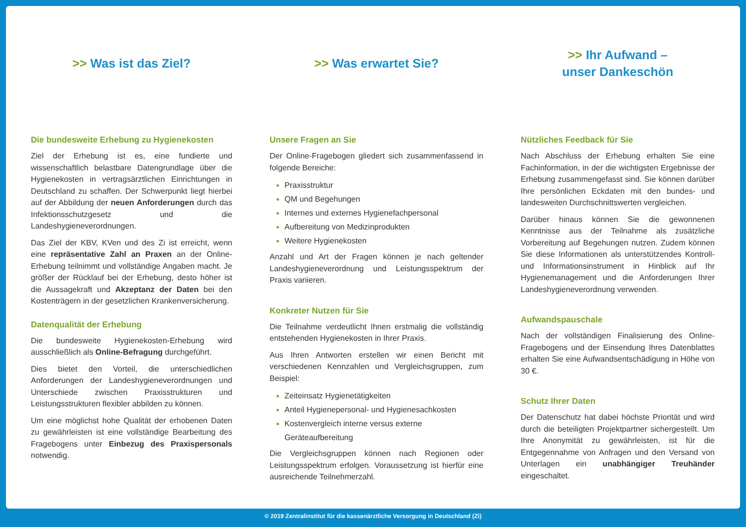>> Was ist das Ziel?
Die bundesweite Erhebung zu Hygienekosten
Ziel der Erhebung ist es, eine fundierte und wissenschaftlich belastbare Datengrundlage über die Hygienekosten in vertragsärztlichen Einrichtungen in Deutschland zu schaffen. Der Schwerpunkt liegt hierbei auf der Abbildung der neuen Anforderungen durch das Infektionsschutzgesetz und die Landeshygieneverordnungen.
Das Ziel der KBV, KVen und des Zi ist erreicht, wenn eine repräsentative Zahl an Praxen an der Online-Erhebung teilnimmt und vollständige Angaben macht. Je größer der Rücklauf bei der Erhebung, desto höher ist die Aussagekraft und Akzeptanz der Daten bei den Kostenträgern in der gesetzlichen Krankenversicherung.
Datenqualität der Erhebung
Die bundesweite Hygienekosten-Erhebung wird ausschließlich als Online-Befragung durchgeführt.
Dies bietet den Vorteil, die unterschiedlichen Anforderungen der Landeshygieneverordnungen und Unterschiede zwischen Praxisstrukturen und Leistungsstrukturen flexibler abbilden zu können.
Um eine möglichst hohe Qualität der erhobenen Daten zu gewährleisten ist eine vollständige Bearbeitung des Fragebogens unter Einbezug des Praxispersonals notwendig.
>> Was erwartet Sie?
Unsere Fragen an Sie
Der Online-Fragebogen gliedert sich zusammenfassend in folgende Bereiche:
Praxisstruktur
QM und Begehungen
Internes und externes Hygienefachpersonal
Aufbereitung von Medizinprodukten
Weitere Hygienekosten
Anzahl und Art der Fragen können je nach geltender Landeshygieneverordnung und Leistungsspektrum der Praxis variieren.
Konkreter Nutzen für Sie
Die Teilnahme verdeutlicht Ihnen erstmalig die vollständig entstehenden Hygienekosten in Ihrer Praxis.
Aus Ihren Antworten erstellen wir einen Bericht mit verschiedenen Kennzahlen und Vergleichsgruppen, zum Beispiel:
Zeiteinsatz Hygienetätigkeiten
Anteil Hygienepersonal- und Hygienesachkosten
Kostenvergleich interne versus externe Geräteaufbereitung
Die Vergleichsgruppen können nach Regionen oder Leistungsspektrum erfolgen. Voraussetzung ist hierfür eine ausreichende Teilnehmerzahl.
>> Ihr Aufwand –
unser Dankeschön
Nützliches Feedback für Sie
Nach Abschluss der Erhebung erhalten Sie eine Fachinformation, in der die wichtigsten Ergebnisse der Erhebung zusammengefasst sind. Sie können darüber Ihre persönlichen Eckdaten mit den bundes- und landesweiten Durchschnittswerten vergleichen.
Darüber hinaus können Sie die gewonnenen Kenntnisse aus der Teilnahme als zusätzliche Vorbereitung auf Begehungen nutzen. Zudem können Sie diese Informationen als unterstützendes Kontroll- und Informationsinstrument in Hinblick auf Ihr Hygienemanagement und die Anforderungen Ihrer Landeshygieneverordnung verwenden.
Aufwandspauschale
Nach der vollständigen Finalisierung des Online-Fragebogens und der Einsendung Ihres Datenblattes erhalten Sie eine Aufwandsentschädigung in Höhe von 30 €.
Schutz Ihrer Daten
Der Datenschutz hat dabei höchste Priorität und wird durch die beteiligten Projektpartner sichergestellt. Um Ihre Anonymität zu gewährleisten, ist für die Entgegennahme von Anfragen und den Versand von Unterlagen ein unabhängiger Treuhänder eingeschaltet.
© 2019 Zentralinstitut für die kassenärztliche Versorgung in Deutschland (Zi)